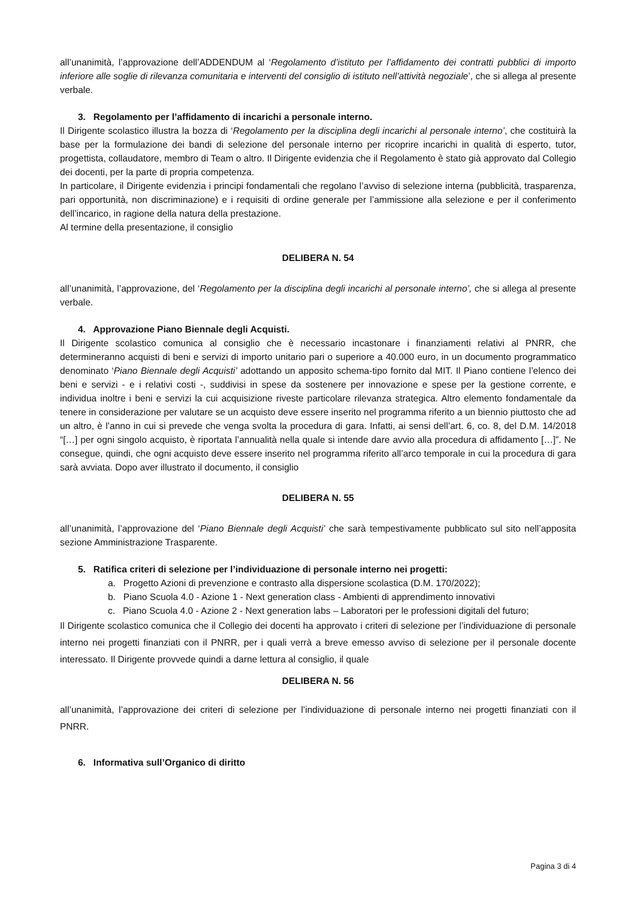all’unanimità, l’approvazione dell’ADDENDUM al ‘Regolamento d’istituto per l’affidamento dei contratti pubblici di importo inferiore alle soglie di rilevanza comunitaria e interventi del consiglio di istituto nell’attività negoziale’, che si allega al presente verbale.
3. Regolamento per l’affidamento di incarichi a personale interno.
Il Dirigente scolastico illustra la bozza di ‘Regolamento per la disciplina degli incarichi al personale interno’, che costituirà la base per la formulazione dei bandi di selezione del personale interno per ricoprire incarichi in qualità di esperto, tutor, progettista, collaudatore, membro di Team o altro. Il Dirigente evidenzia che il Regolamento è stato già approvato dal Collegio dei docenti, per la parte di propria competenza.
In particolare, il Dirigente evidenzia i principi fondamentali che regolano l’avviso di selezione interna (pubblicità, trasparenza, pari opportunità, non discriminazione) e i requisiti di ordine generale per l’ammissione alla selezione e per il conferimento dell’incarico, in ragione della natura della prestazione.
Al termine della presentazione, il consiglio
DELIBERA N. 54
all’unanimità, l’approvazione, del ‘Regolamento per la disciplina degli incarichi al personale interno’, che si allega al presente verbale.
4. Approvazione Piano Biennale degli Acquisti.
Il Dirigente scolastico comunica al consiglio che è necessario incastonare i finanziamenti relativi al PNRR, che determineranno acquisti di beni e servizi di importo unitario pari o superiore a 40.000 euro, in un documento programmatico denominato ‘Piano Biennale degli Acquisti’ adottando un apposito schema-tipo fornito dal MIT. Il Piano contiene l’elenco dei beni e servizi - e i relativi costi -, suddivisi in spese da sostenere per innovazione e spese per la gestione corrente, e individua inoltre i beni e servizi la cui acquisizione riveste particolare rilevanza strategica. Altro elemento fondamentale da tenere in considerazione per valutare se un acquisto deve essere inserito nel programma riferito a un biennio piuttosto che ad un altro, è l’anno in cui si prevede che venga svolta la procedura di gara. Infatti, ai sensi dell’art. 6, co. 8, del D.M. 14/2018 “[…] per ogni singolo acquisto, è riportata l’annualità nella quale si intende dare avvio alla procedura di affidamento […]”. Ne consegue, quindi, che ogni acquisto deve essere inserito nel programma riferito all’arco temporale in cui la procedura di gara sarà avviata. Dopo aver illustrato il documento, il consiglio
DELIBERA N. 55
all’unanimità, l’approvazione del ‘Piano Biennale degli Acquisti’ che sarà tempestivamente pubblicato sul sito nell’apposita sezione Amministrazione Trasparente.
5. Ratifica criteri di selezione per l’individuazione di personale interno nei progetti:
a. Progetto Azioni di prevenzione e contrasto alla dispersione scolastica (D.M. 170/2022);
b. Piano Scuola 4.0 - Azione 1 - Next generation class - Ambienti di apprendimento innovativi
c. Piano Scuola 4.0 - Azione 2 - Next generation labs – Laboratori per le professioni digitali del futuro;
Il Dirigente scolastico comunica che il Collegio dei docenti ha approvato i criteri di selezione per l’individuazione di personale interno nei progetti finanziati con il PNRR, per i quali verrà a breve emesso avviso di selezione per il personale docente interessato. Il Dirigente provvede quindi a darne lettura al consiglio, il quale
DELIBERA N. 56
all’unanimità, l’approvazione dei criteri di selezione per l’individuazione di personale interno nei progetti finanziati con il PNRR.
6. Informativa sull’Organico di diritto
Pagina 3 di 4